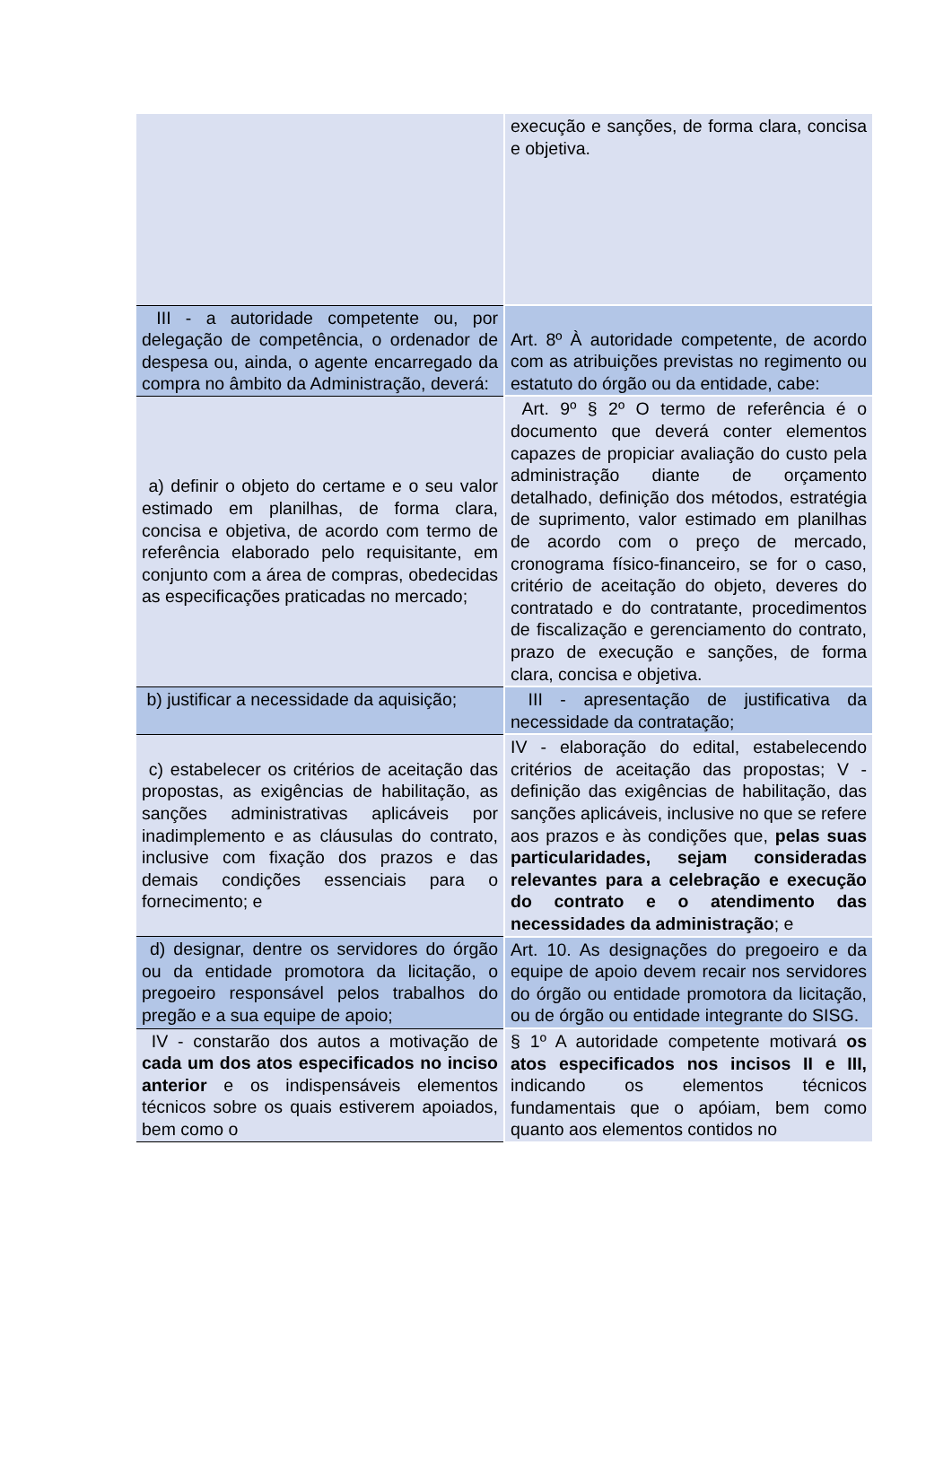| | execução e sanções, de forma clara, concisa e objetiva. |
| III - a autoridade competente ou, por delegação de competência, o ordenador de despesa ou, ainda, o agente encarregado da compra no âmbito da Administração, deverá: | Art. 8º À autoridade competente, de acordo com as atribuições previstas no regimento ou estatuto do órgão ou da entidade, cabe: |
| a) definir o objeto do certame e o seu valor estimado em planilhas, de forma clara, concisa e objetiva, de acordo com termo de referência elaborado pelo requisitante, em conjunto com a área de compras, obedecidas as especificações praticadas no mercado; | Art. 9º § 2º O termo de referência é o documento que deverá conter elementos capazes de propiciar avaliação do custo pela administração diante de orçamento detalhado, definição dos métodos, estratégia de suprimento, valor estimado em planilhas de acordo com o preço de mercado, cronograma físico-financeiro, se for o caso, critério de aceitação do objeto, deveres do contratado e do contratante, procedimentos de fiscalização e gerenciamento do contrato, prazo de execução e sanções, de forma clara, concisa e objetiva. |
| b) justificar a necessidade da aquisição; | III - apresentação de justificativa da necessidade da contratação; |
| c) estabelecer os critérios de aceitação das propostas, as exigências de habilitação, as sanções administrativas aplicáveis por inadimplemento e as cláusulas do contrato, inclusive com fixação dos prazos e das demais condições essenciais para o fornecimento; e | IV - elaboração do edital, estabelecendo critérios de aceitação das propostas; V - definição das exigências de habilitação, das sanções aplicáveis, inclusive no que se refere aos prazos e às condições que, pelas suas particularidades, sejam consideradas relevantes para a celebração e execução do contrato e o atendimento das necessidades da administração ; e |
| d) designar, dentre os servidores do órgão ou da entidade promotora da licitação, o pregoeiro responsável pelos trabalhos do pregão e a sua equipe de apoio; | Art. 10. As designações do pregoeiro e da equipe de apoio devem recair nos servidores do órgão ou entidade promotora da licitação, ou de órgão ou entidade integrante do SISG. |
| IV - constarão dos autos a motivação de cada um dos atos especificados no inciso anterior e os indispensáveis elementos técnicos sobre os quais estiverem apoiados, bem como o | § 1º A autoridade competente motivará os atos especificados nos incisos II e III, indicando os elementos técnicos fundamentais que o apóiam, bem como quanto aos elementos contidos no |